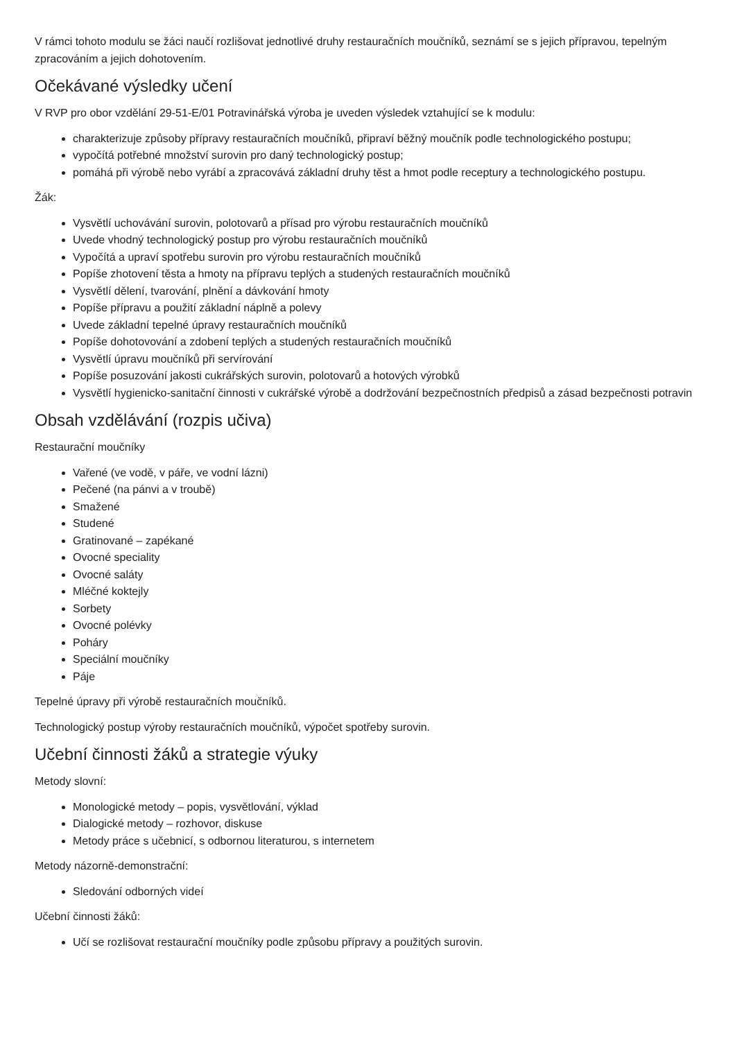V rámci tohoto modulu se žáci naučí rozlišovat jednotlivé druhy restauračních moučníků, seznámí se s jejich přípravou, tepelným zpracováním a jejich dohotovením.
Očekávané výsledky učení
V RVP pro obor vzdělání 29-51-E/01 Potravinářská výroba je uveden výsledek vztahující se k modulu:
charakterizuje způsoby přípravy restauračních moučníků, připraví běžný moučník podle technologického postupu;
vypočítá potřebné množství surovin pro daný technologický postup;
pomáhá při výrobě nebo vyrábí a zpracovává základní druhy těst a hmot podle receptury a technologického postupu.
Žák:
Vysvětlí uchovávání surovin, polotovarů a přísad pro výrobu restauračních moučníků
Uvede vhodný technologický postup pro výrobu restauračních moučníků
Vypočítá a upraví spotřebu surovin pro výrobu restauračních moučníků
Popíše zhotovení těsta a hmoty na přípravu teplých a studených restauračních moučníků
Vysvětlí dělení, tvarování, plnění a dávkování hmoty
Popíše přípravu a použití základní náplně a polevy
Uvede základní tepelné úpravy restauračních moučníků
Popíše dohotovování a zdobení teplých a studených restauračních moučníků
Vysvětlí úpravu moučníků při servírování
Popíše posuzování jakosti cukrářských surovin, polotovarů a hotových výrobků
Vysvětlí hygienicko-sanitační činnosti v cukrářské výrobě a dodržování bezpečnostních předpisů a zásad bezpečnosti potravin
Obsah vzdělávání (rozpis učiva)
Restaurační moučníky
Vařené (ve vodě, v páře, ve vodní lázni)
Pečené (na pánvi a v troubě)
Smažené
Studené
Gratinované – zapékané
Ovocné speciality
Ovocné saláty
Mléčné koktejly
Sorbety
Ovocné polévky
Poháry
Speciální moučníky
Páje
Tepelné úpravy při výrobě restauračních moučníků.
Technologický postup výroby restauračních moučníků, výpočet spotřeby surovin.
Učební činnosti žáků a strategie výuky
Metody slovní:
Monologické metody – popis, vysvětlování, výklad
Dialogické metody – rozhovor, diskuse
Metody práce s učebnicí, s odbornou literaturou, s internetem
Metody názorně-demonstrační:
Sledování odborných videí
Učební činnosti žáků:
Učí se rozlišovat restaurační moučníky podle způsobu přípravy a použitých surovin.